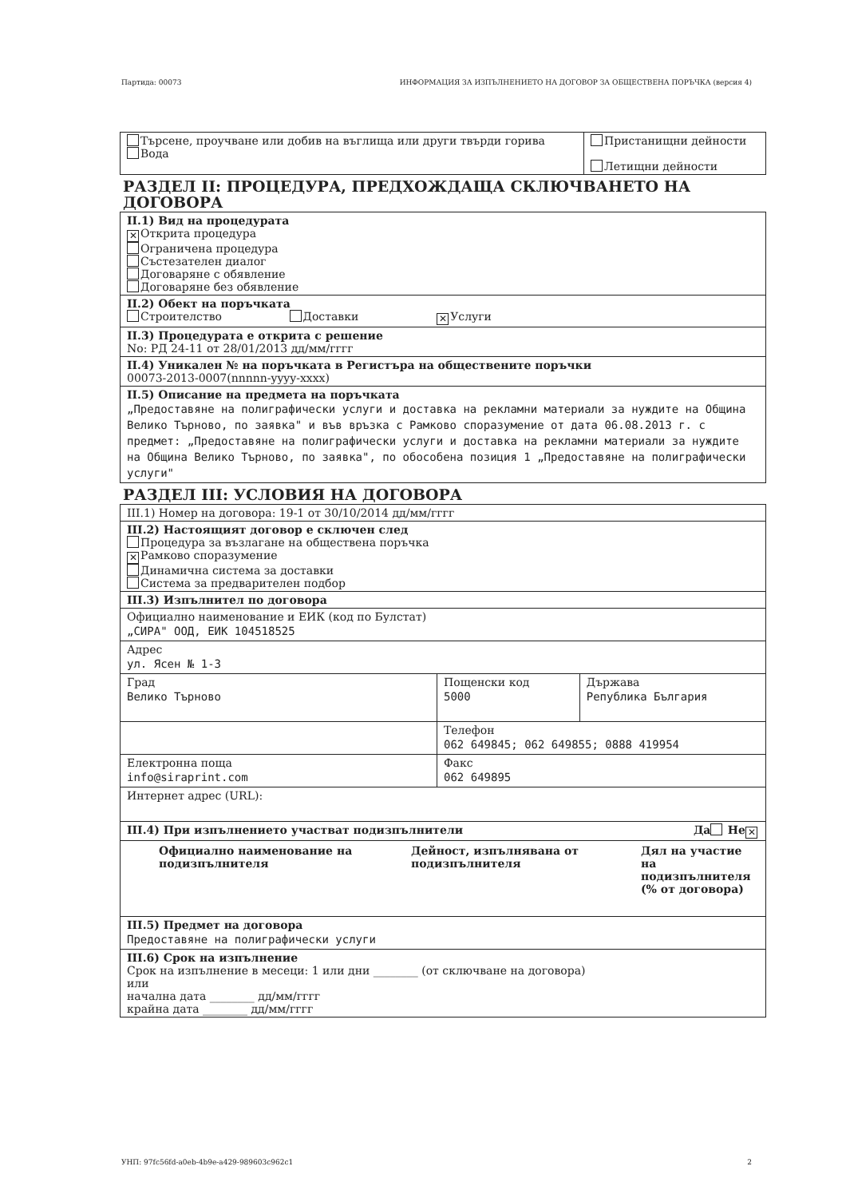Партида: 00073 ИНФОРМАЦИЯ ЗА ИЗПЪЛНЕНИЕТО НА ДОГОВОР ЗА ОБЩЕСТВЕНА ПОРЪЧКА (версия 4)
| Търсене, проучване или добив на въглища или други твърди горива Вода | Пристанищни дейности Летищни дейности |
РАЗДЕЛ II: ПРОЦЕДУРА, ПРЕДХОЖДАЩА СКЛЮЧВАНЕТО НА ДОГОВОРА
| II.1) Вид на процедурата ✕ Открита процедура Ограничена процедура Състезателен диалог Договаряне с обявление Договаряне без обявление |
| II.2) Обект на поръчката Строителство Доставки ✕ Услуги |
| II.3) Процедурата е открита с решение No: РД 24-11 от 28/01/2013 дд/мм/гггг |
| II.4) Уникален № на поръчката в Регистъра на обществените поръчки 00073-2013-0007(nnnnn-yyyy-xxxx) |
| II.5) Описание на предмета на поръчката „Предоставяне на полиграфически услуги и доставка на рекламни материали за нуждите на Община Велико Търново, по заявка" и във връзка с Рамково споразумение от дата 06.08.2013 г. с предмет: „Предоставяне на полиграфически услуги и доставка на рекламни материали за нуждите на Община Велико Търново, по заявка", по обособена позиция 1 „Предоставяне на полиграфически услуги" |
РАЗДЕЛ III: УСЛОВИЯ НА ДОГОВОРА
| III.1) Номер на договора: 19-1 от 30/10/2014 дд/мм/гггг | | |
| III.2) Настоящият договор е сключен след Процедура за възлагане на обществена поръчка ✕ Рамково споразумение Динамична система за доставки Система за предварителен подбор | | |
| III.3) Изпълнител по договора | | |
| Официално наименование и ЕИК (код по Булстат) „СИРА" ООД, ЕИК 104518525 | | |
| Адрес ул. Ясен № 1-3 | | |
| Град Велико Търново | Пощенски код 5000 | Държава Република България |
| | Телефон 062 649845; 062 649855; 0888 419954 | |
| Електронна поща info@siraprint.com | Факс 062 649895 | |
| Интернет адрес (URL): | | |
| III.4) При изпълнението участват подизпълнители Да Не ✕ | | |
| / Официално наименование на подизпълнителя / Дейност, изпълнявана от подизпълнителя / Дял на участие на подизпълнителя (% от договора) / | | |
| III.5) Предмет на договора Предоставяне на полиграфически услуги | | |
| III.6) Срок на изпълнение Срок на изпълнение в месеци: 1 или дни ________ (от сключване на договора) или начална дата ________ дд/мм/гггг крайна дата ________ дд/мм/гггг | | |
УНП: 97fc56fd-a0eb-4b9e-a429-989603c962c1 2